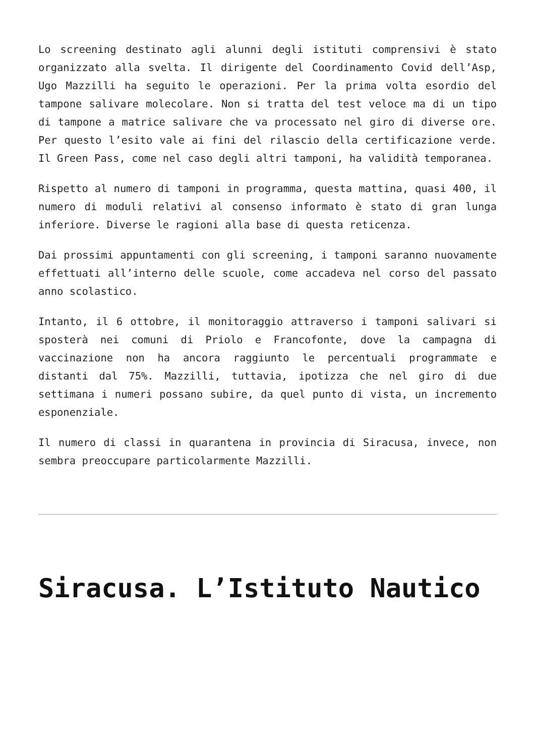Lo screening destinato agli alunni degli istituti comprensivi è stato organizzato alla svelta. Il dirigente del Coordinamento Covid dell’Asp, Ugo Mazzilli ha seguito le operazioni. Per la prima volta esordio del tampone salivare molecolare. Non si tratta del test veloce ma di un tipo di tampone a matrice salivare che va processato nel giro di diverse ore. Per questo l’esito vale ai fini del rilascio della certificazione verde. Il Green Pass, come nel caso degli altri tamponi, ha validità temporanea.
Rispetto al numero di tamponi in programma, questa mattina, quasi 400, il numero di moduli relativi al consenso informato è stato di gran lunga inferiore. Diverse le ragioni alla base di questa reticenza.
Dai prossimi appuntamenti con gli screening, i tamponi saranno nuovamente effettuati all’interno delle scuole, come accadeva nel corso del passato anno scolastico.
Intanto, il 6 ottobre, il monitoraggio attraverso i tamponi salivari si sposterà nei comuni di Priolo e Francofonte, dove la campagna di vaccinazione non ha ancora raggiunto le percentuali programmate e distanti dal 75%. Mazzilli, tuttavia, ipotizza che nel giro di due settimana i numeri possano subire, da quel punto di vista, un incremento esponenziale.
Il numero di classi in quarantena in provincia di Siracusa, invece, non sembra preoccupare particolarmente Mazzilli.
Siracusa. L’Istituto Nautico